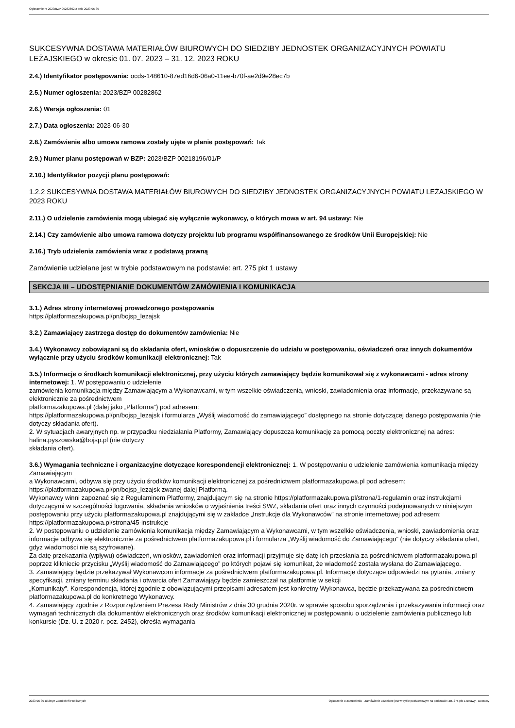Ogłoszenie nr 2023/BZP 00282862 z dnia 2023-06-30
SUKCESYWNA DOSTAWA MATERIAŁÓW BIUROWYCH DO SIEDZIBY JEDNOSTEK ORGANIZACYJNYCH POWIATU LEŻAJSKIEGO w okresie 01. 07. 2023 – 31. 12. 2023 ROKU
2.4.) Identyfikator postępowania: ocds-148610-87ed16d6-06a0-11ee-b70f-ae2d9e28ec7b
2.5.) Numer ogłoszenia: 2023/BZP 00282862
2.6.) Wersja ogłoszenia: 01
2.7.) Data ogłoszenia: 2023-06-30
2.8.) Zamówienie albo umowa ramowa zostały ujęte w planie postępowań: Tak
2.9.) Numer planu postępowań w BZP: 2023/BZP 00218196/01/P
2.10.) Identyfikator pozycji planu postępowań:
1.2.2 SUKCESYWNA DOSTAWA MATERIAŁÓW BIUROWYCH DO SIEDZIBY JEDNOSTEK ORGANIZACYJNYCH POWIATU LEŻAJSKIEGO W 2023 ROKU
2.11.) O udzielenie zamówienia mogą ubiegać się wyłącznie wykonawcy, o których mowa w art. 94 ustawy: Nie
2.14.) Czy zamówienie albo umowa ramowa dotyczy projektu lub programu współfinansowanego ze środków Unii Europejskiej: Nie
2.16.) Tryb udzielenia zamówienia wraz z podstawą prawną
Zamówienie udzielane jest w trybie podstawowym na podstawie: art. 275 pkt 1 ustawy
SEKCJA III – UDOSTĘPNIANIE DOKUMENTÓW ZAMÓWIENIA I KOMUNIKACJA
3.1.) Adres strony internetowej prowadzonego postępowania
https://platformazakupowa.pl/pn/bojsp_lezajsk
3.2.) Zamawiający zastrzega dostęp do dokumentów zamówienia: Nie
3.4.) Wykonawcy zobowiązani są do składania ofert, wniosków o dopuszczenie do udziału w postępowaniu, oświadczeń oraz innych dokumentów wyłącznie przy użyciu środków komunikacji elektronicznej: Tak
3.5.) Informacje o środkach komunikacji elektronicznej, przy użyciu których zamawiający będzie komunikował się z wykonawcami - adres strony internetowej: 1. W postępowaniu o udzielenie
zamówienia komunikacja między Zamawiającym a Wykonawcami, w tym wszelkie oświadczenia, wnioski, zawiadomienia oraz informacje, przekazywane są elektronicznie za pośrednictwem
platformazakupowa.pl (dalej jako „Platforma”) pod adresem:
https://platformazakupowa.pl/pn/bojsp_lezajsk i formularza „Wyślij wiadomość do zamawiającego” dostępnego na stronie dotyczącej danego postępowania (nie dotyczy składania ofert).
2. W sytuacjach awaryjnych np. w przypadku niedziałania Platformy, Zamawiający dopuszcza komunikację za pomocą poczty elektronicznej na adres: halina.pyszowska@bojsp.pl (nie dotyczy
składania ofert).
3.6.) Wymagania techniczne i organizacyjne dotyczące korespondencji elektronicznej: 1. W postępowaniu o udzielenie zamówienia komunikacja między Zamawiającym
a Wykonawcami, odbywa się przy użyciu środków komunikacji elektronicznej za pośrednictwem platformazakupowa.pl pod adresem: https://platformazakupowa.pl/pn/bojsp_lezajsk zwanej dalej Platformą.
Wykonawcy winni zapoznać się z Regulaminem Platformy, znajdującym się na stronie https://platformazakupowa.pl/strona/1-regulamin oraz instrukcjami dotyczącymi w szczególności logowania, składania wniosków o wyjaśnienia treści SWZ, składania ofert oraz innych czynności podejmowanych w niniejszym postępowaniu przy użyciu platformazakupowa.pl znajdującymi się w zakładce „Instrukcje dla Wykonawców” na stronie internetowej pod adresem: https://platformazakupowa.pl/strona/45-instrukcje
2. W postępowaniu o udzielenie zamówienia komunikacja między Zamawiającym a Wykonawcami, w tym wszelkie oświadczenia, wnioski, zawiadomienia oraz informacje odbywa się elektronicznie za pośrednictwem platformazakupowa.pl i formularza „Wyślij wiadomość do Zamawiającego” (nie dotyczy składania ofert, gdyż wiadomości nie są szyfrowane).
Za datę przekazania (wpływu) oświadczeń, wniosków, zawiadomień oraz informacji przyjmuje się datę ich przesłania za pośrednictwem platformazakupowa.pl poprzez klikniecie przycisku „Wyślij wiadomość do Zamawiającego” po których pojawi się komunikat, że wiadomość została wysłana do Zamawiającego.
3. Zamawiający będzie przekazywał Wykonawcom informacje za pośrednictwem platformazakupowa.pl. Informacje dotyczące odpowiedzi na pytania, zmiany specyfikacji, zmiany terminu składania i otwarcia ofert Zamawiający będzie zamieszczał na platformie w sekcji
„Komunikaty”. Korespondencja, której zgodnie z obowiązującymi przepisami adresatem jest konkretny Wykonawca, będzie przekazywana za pośrednictwem platformazakupowa.pl do konkretnego Wykonawcy.
4. Zamawiający zgodnie z Rozporządzeniem Prezesa Rady Ministrów z dnia 30 grudnia 2020r. w sprawie sposobu sporządzania i przekazywania informacji oraz wymagań technicznych dla dokumentów elektronicznych oraz środków komunikacji elektronicznej w postępowaniu o udzielenie zamówienia publicznego lub konkursie (Dz. U. z 2020 r. poz. 2452), określa wymagania
2023-06-30 Biuletyn Zamówień Publicznych Ogłoszenie o zamówieniu - Zamówienie udzielane jest w trybie podstawowym na podstawie: art. 275 pkt 1 ustawy - Dostawy